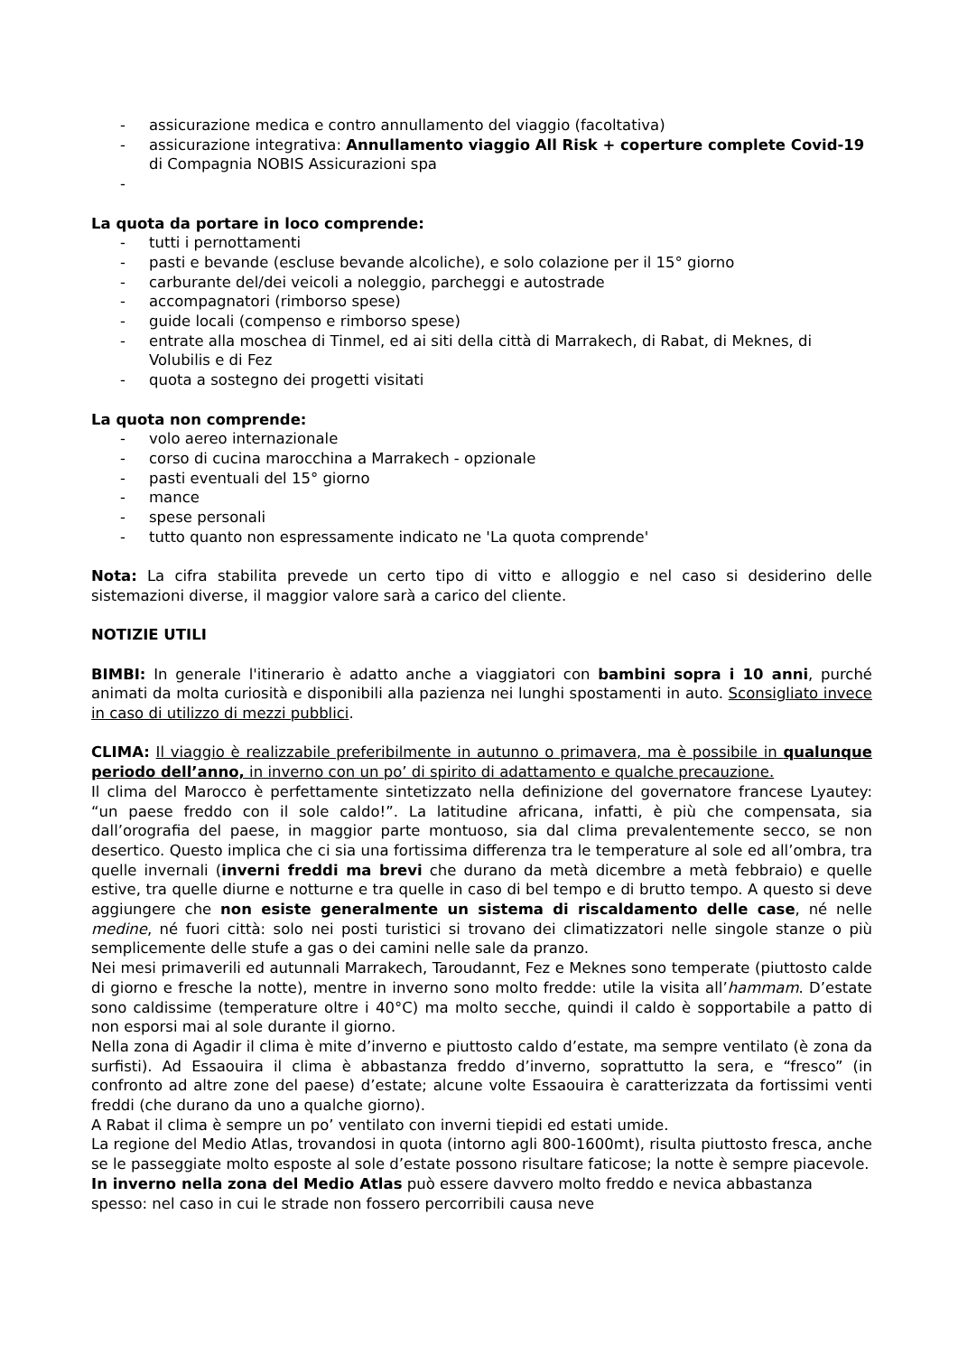- assicurazione medica e contro annullamento del viaggio (facoltativa)
- assicurazione integrativa: Annullamento viaggio All Risk + coperture complete Covid-19 di Compagnia NOBIS Assicurazioni spa
-
La quota da portare in loco comprende:
- tutti i pernottamenti
- pasti e bevande (escluse bevande alcoliche), e solo colazione per il 15° giorno
- carburante del/dei veicoli a noleggio, parcheggi e autostrade
- accompagnatori (rimborso spese)
- guide locali (compenso e rimborso spese)
- entrate alla moschea di Tinmel, ed ai siti della città di Marrakech, di Rabat, di Meknes, di Volubilis e di Fez
- quota a sostegno dei progetti visitati
La quota non comprende:
- volo aereo internazionale
- corso di cucina marocchina a Marrakech - opzionale
- pasti eventuali del 15° giorno
- mance
- spese personali
- tutto quanto non espressamente indicato ne 'La quota comprende'
Nota: La cifra stabilita prevede un certo tipo di vitto e alloggio e nel caso si desiderino delle sistemazioni diverse, il maggior valore sarà a carico del cliente.
NOTIZIE UTILI
BIMBI: In generale l'itinerario è adatto anche a viaggiatori con bambini sopra i 10 anni, purché animati da molta curiosità e disponibili alla pazienza nei lunghi spostamenti in auto. Sconsigliato invece in caso di utilizzo di mezzi pubblici.
CLIMA: Il viaggio è realizzabile preferibilmente in autunno o primavera, ma è possibile in qualunque periodo dell’anno, in inverno con un po’ di spirito di adattamento e qualche precauzione.
Il clima del Marocco è perfettamente sintetizzato nella definizione del governatore francese Lyautey: “un paese freddo con il sole caldo!”. La latitudine africana, infatti, è più che compensata, sia dall’orografia del paese, in maggior parte montuoso, sia dal clima prevalentemente secco, se non desertico. Questo implica che ci sia una fortissima differenza tra le temperature al sole ed all’ombra, tra quelle invernali (inverni freddi ma brevi che durano da metà dicembre a metà febbraio) e quelle estive, tra quelle diurne e notturne e tra quelle in caso di bel tempo e di brutto tempo. A questo si deve aggiungere che non esiste generalmente un sistema di riscaldamento delle case, né nelle medine, né fuori città: solo nei posti turistici si trovano dei climatizzatori nelle singole stanze o più semplicemente delle stufe a gas o dei camini nelle sale da pranzo.
Nei mesi primaverili ed autunnali Marrakech, Taroudannt, Fez e Meknes sono temperate (piuttosto calde di giorno e fresche la notte), mentre in inverno sono molto fredde: utile la visita all’hammam. D’estate sono caldissime (temperature oltre i 40°C) ma molto secche, quindi il caldo è sopportabile a patto di non esporsi mai al sole durante il giorno.
Nella zona di Agadir il clima è mite d’inverno e piuttosto caldo d’estate, ma sempre ventilato (è zona da surfisti). Ad Essaouira il clima è abbastanza freddo d’inverno, soprattutto la sera, e “fresco” (in confronto ad altre zone del paese) d’estate; alcune volte Essaouira è caratterizzata da fortissimi venti freddi (che durano da uno a qualche giorno).
A Rabat il clima è sempre un po’ ventilato con inverni tiepidi ed estati umide.
La regione del Medio Atlas, trovandosi in quota (intorno agli 800-1600mt), risulta piuttosto fresca, anche se le passeggiate molto esposte al sole d’estate possono risultare faticose; la notte è sempre piacevole. In inverno nella zona del Medio Atlas può essere davvero molto freddo e nevica abbastanza spesso: nel caso in cui le strade non fossero percorribili causa neve